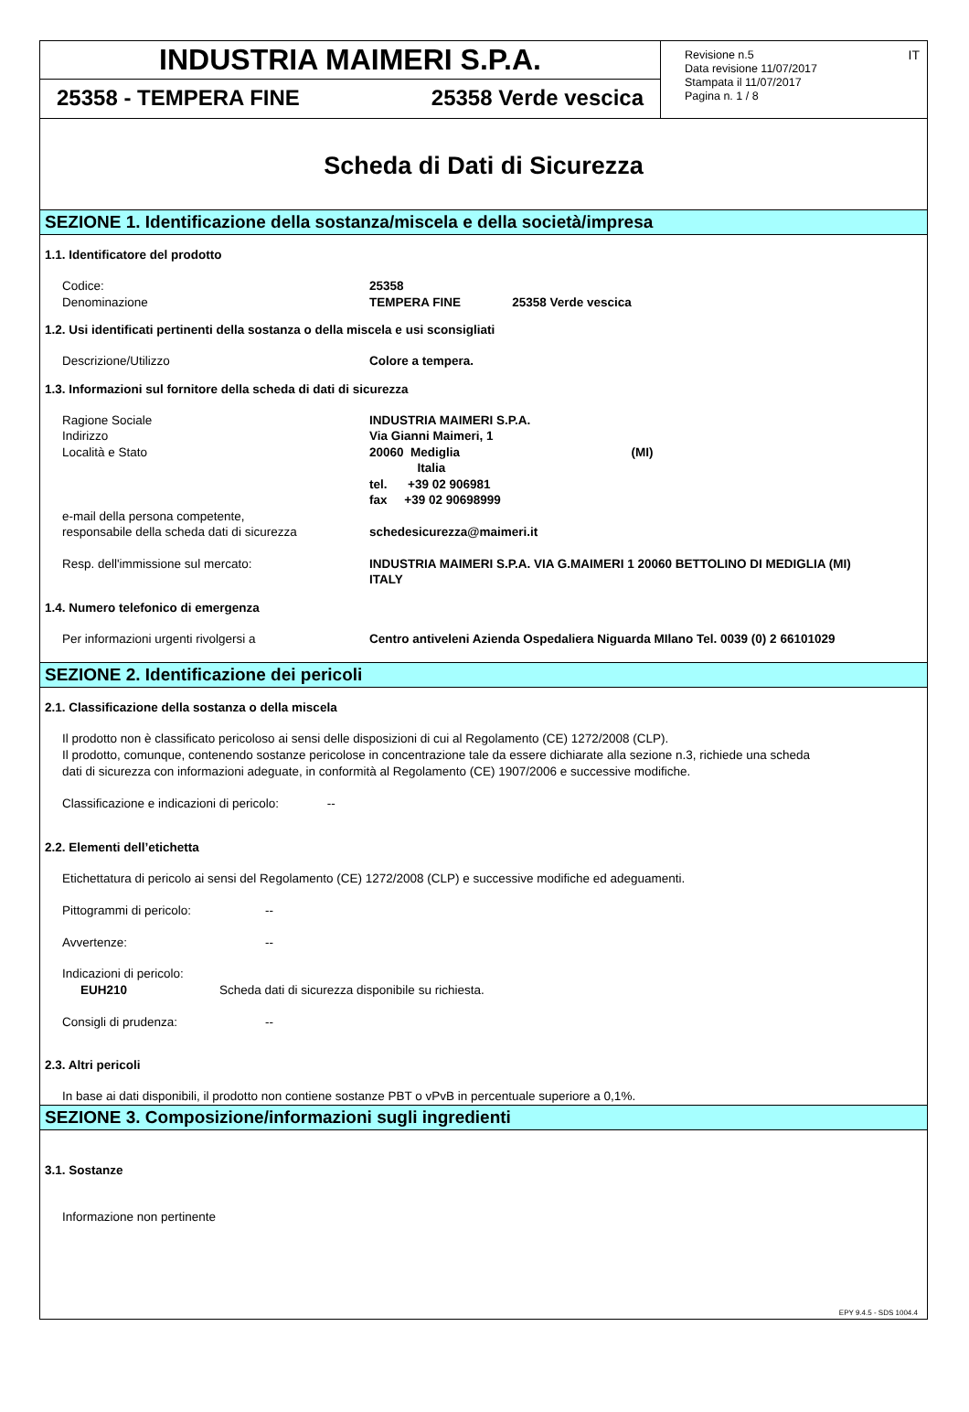INDUSTRIA MAIMERI S.P.A.
25358 - TEMPERA FINE 25358 Verde vescica
Revisione n.5
Data revisione 11/07/2017
Stampata il 11/07/2017
Pagina n. 1 / 8
IT
Scheda di Dati di Sicurezza
SEZIONE 1. Identificazione della sostanza/miscela e della società/impresa
1.1. Identificatore del prodotto
Codice: 25358
Denominazione TEMPERA FINE 25358 Verde vescica
1.2. Usi identificati pertinenti della sostanza o della miscela e usi sconsigliati
Descrizione/Utilizzo Colore a tempera.
1.3. Informazioni sul fornitore della scheda di dati di sicurezza
Ragione Sociale INDUSTRIA MAIMERI S.P.A.
Indirizzo Via Gianni Maimeri, 1
Località e Stato 20060 Mediglia (MI)
Italia
tel. +39 02 906981
fax +39 02 90698999
e-mail della persona competente,
responsabile della scheda dati di sicurezza
schedesicurezza@maimeri.it
Resp. dell'immissione sul mercato: INDUSTRIA MAIMERI S.P.A. VIA G.MAIMERI 1 20060 BETTOLINO DI MEDIGLIA (MI)
ITALY
1.4. Numero telefonico di emergenza
Per informazioni urgenti rivolgersi a Centro antiveleni Azienda Ospedaliera Niguarda MIlano Tel. 0039 (0) 2 66101029
SEZIONE 2. Identificazione dei pericoli
2.1. Classificazione della sostanza o della miscela
Il prodotto non è classificato pericoloso ai sensi delle disposizioni di cui al Regolamento (CE) 1272/2008 (CLP).
Il prodotto, comunque, contenendo sostanze pericolose in concentrazione tale da essere dichiarate alla sezione n.3, richiede una scheda
dati di sicurezza con informazioni adeguate, in conformità al Regolamento (CE) 1907/2006 e successive modifiche.
Classificazione e indicazioni di pericolo: --
2.2. Elementi dell’etichetta
Etichettatura di pericolo ai sensi del Regolamento (CE) 1272/2008 (CLP) e successive modifiche ed adeguamenti.
Pittogrammi di pericolo: --
Avvertenze: --
Indicazioni di pericolo:
EUH210 Scheda dati di sicurezza disponibile su richiesta.
Consigli di prudenza: --
2.3. Altri pericoli
In base ai dati disponibili, il prodotto non contiene sostanze PBT o vPvB in percentuale superiore a 0,1%.
SEZIONE 3. Composizione/informazioni sugli ingredienti
3.1. Sostanze
Informazione non pertinente
EPY 9.4.5 - SDS 1004.4